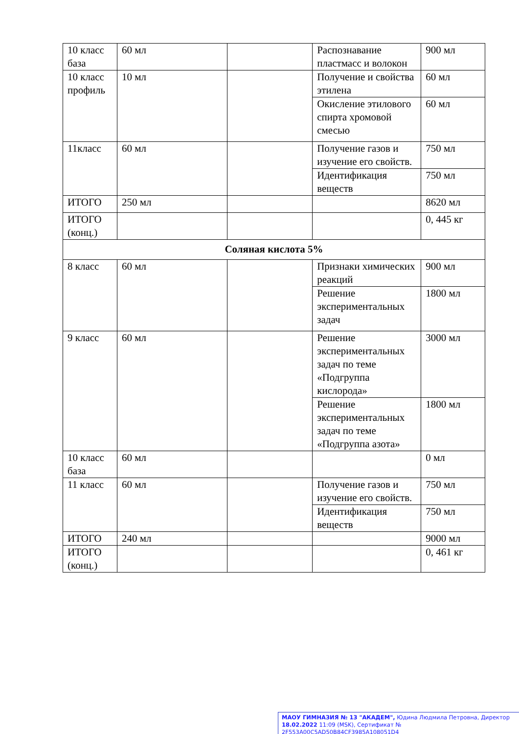| 10 класс база | 60 мл | | Распознавание пластмасс и волокон | 900 мл |
| 10 класс профиль | 10 мл | | Получение и свойства этилена | 60 мл |
| | | | Окисление этилового спирта хромовой смесью | 60 мл |
| 11класс | 60 мл | | Получение газов и изучение его свойств. | 750 мл |
| | | | Идентификация веществ | 750 мл |
| ИТОГО | 250 мл | | | 8620 мл |
| ИТОГО (конц.) | | | | 0, 445 кг |
| Соляная кислота 5% | | | | |
| 8 класс | 60 мл | | Признаки химических реакций | 900 мл |
| | | | Решение экспериментальных задач | 1800 мл |
| 9 класс | 60 мл | | Решение экспериментальных задач по теме «Подгруппа кислорода» | 3000 мл |
| | | | Решение экспериментальных задач по теме «Подгруппа азота» | 1800 мл |
| 10 класс база | 60 мл | | | 0 мл |
| 11 класс | 60 мл | | Получение газов и изучение его свойств. | 750 мл |
| | | | Идентификация веществ | 750 мл |
| ИТОГО | 240 мл | | | 9000 мл |
| ИТОГО (конц.) | | | | 0, 461 кг |
МАОУ ГИМНАЗИЯ № 13 "АКАДЕМ", Юдина Людмила Петровна, Директор
18.02.2022 11:09 (MSK), Сертификат № 2F553A00C5AD50B84CF3985A108051D4